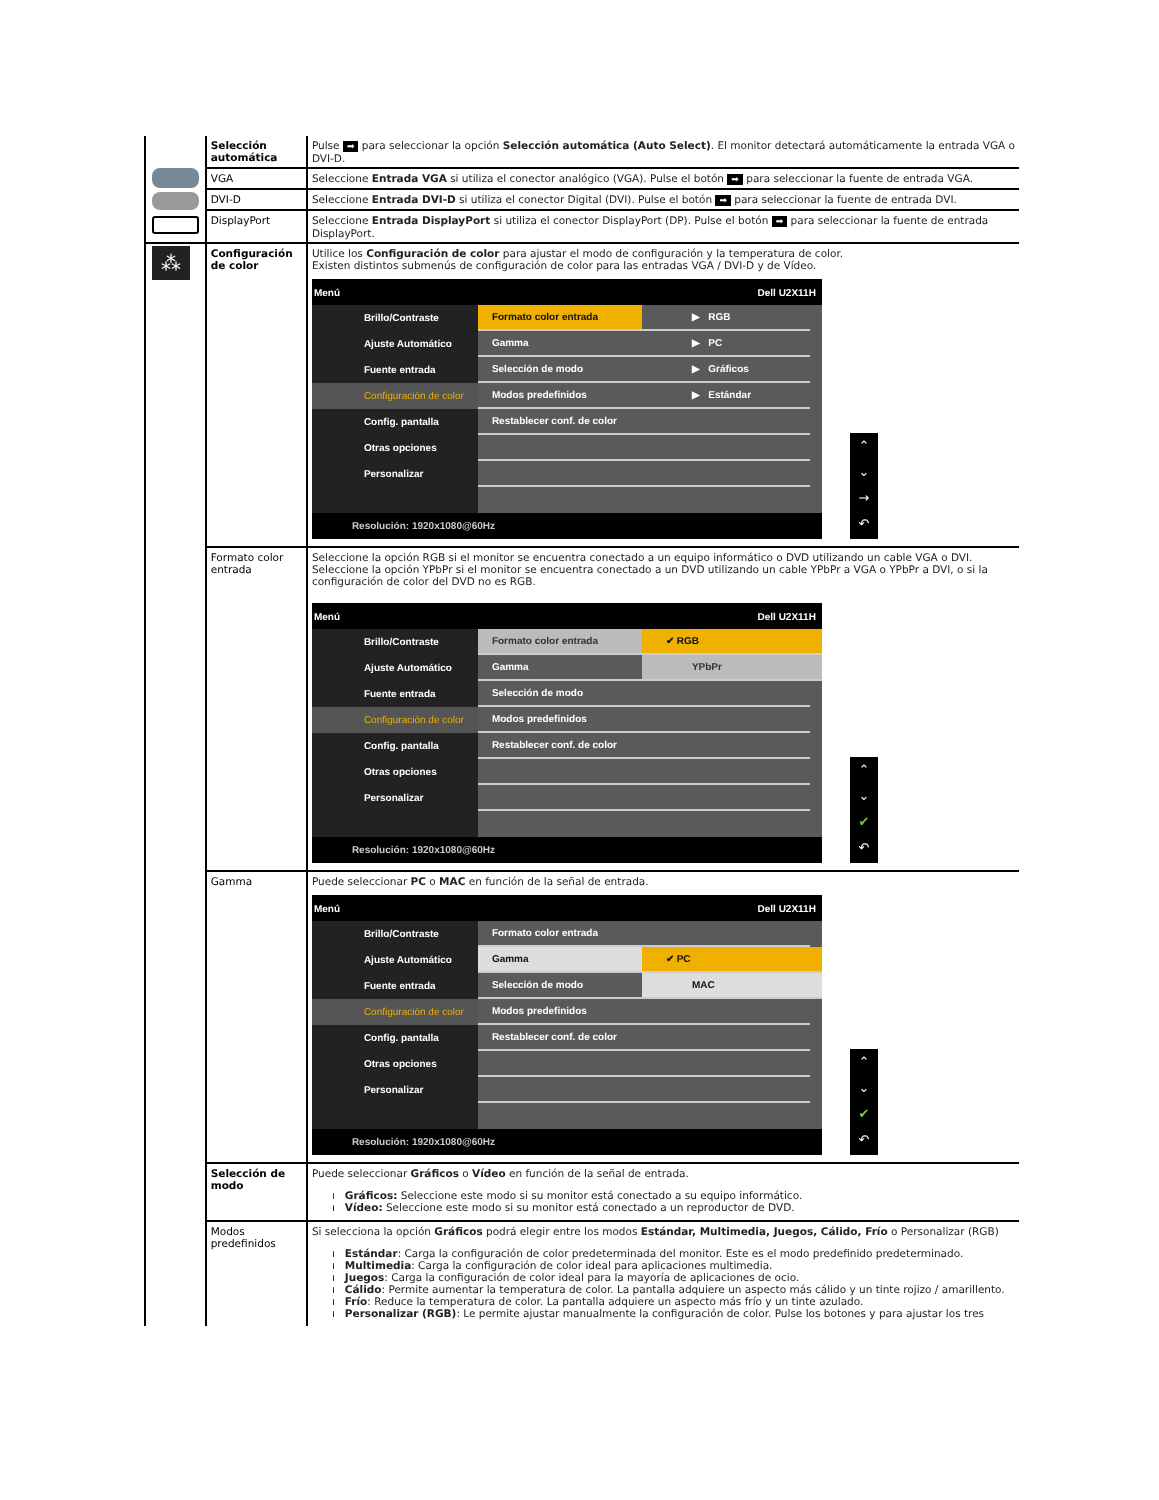| | Selección automática | Pulse ➡ para seleccionar la opción Selección automática (Auto Select) . El monitor detectará automáticamente la entrada VGA o DVI-D. |
| | VGA | Seleccione Entrada VGA si utiliza el conector analógico (VGA). Pulse el botón ➡ para seleccionar la fuente de entrada VGA. |
| | DVI-D | Seleccione Entrada DVI-D si utiliza el conector Digital (DVI). Pulse el botón ➡ para seleccionar la fuente de entrada DVI. |
| | DisplayPort | Seleccione Entrada DisplayPort si utiliza el conector DisplayPort (DP). Pulse el botón ➡ para seleccionar la fuente de entrada DisplayPort. |
| ⁂ | Configuración de color | Utilice los Configuración de color para ajustar el modo de configuración y la temperatura de color. Existen distintos submenús de configuración de color para las entradas VGA / DVI-D y de Vídeo. Menú Dell U2X11H Brillo/Contraste Ajuste Automático Fuente entrada Configuración de color Config. pantalla Otras opciones Personalizar Formato color entrada ▶ RGB Gamma ▶ PC Selección de modo ▶ Gráficos Modos predefinidos ▶ Estándar Restablecer conf. de color Resolución: 1920x1080@60Hz ⌃ ⌄ → ↶ |
| | Formato color entrada | Seleccione la opción RGB si el monitor se encuentra conectado a un equipo informático o DVD utilizando un cable VGA o DVI. Seleccione la opción YPbPr si el monitor se encuentra conectado a un DVD utilizando un cable YPbPr a VGA o YPbPr a DVI, o si la configuración de color del DVD no es RGB. Menú Dell U2X11H Brillo/Contraste Ajuste Automático Fuente entrada Configuración de color Config. pantalla Otras opciones Personalizar Formato color entrada ✔ RGB Gamma YPbPr Selección de modo Modos predefinidos Restablecer conf. de color Resolución: 1920x1080@60Hz ⌃ ⌄ ✔ ↶ |
| | Gamma | Puede seleccionar PC o MAC en función de la señal de entrada. Menú Dell U2X11H Brillo/Contraste Ajuste Automático Fuente entrada Configuración de color Config. pantalla Otras opciones Personalizar Formato color entrada Gamma ✔ PC Selección de modo MAC Modos predefinidos Restablecer conf. de color Resolución: 1920x1080@60Hz ⌃ ⌄ ✔ ↶ |
| | Selección de modo | Puede seleccionar Gráficos o Vídeo en función de la señal de entrada. ı Gráficos: Seleccione este modo si su monitor está conectado a su equipo informático. ı Vídeo: Seleccione este modo si su monitor está conectado a un reproductor de DVD. |
| | Modos predefinidos | Si selecciona la opción Gráficos podrá elegir entre los modos Estándar, Multimedia, Juegos, Cálido, Frío o Personalizar (RGB) ı Estándar : Carga la configuración de color predeterminada del monitor. Este es el modo predefinido predeterminado. ı Multimedia : Carga la configuración de color ideal para aplicaciones multimedia. ı Juegos : Carga la configuración de color ideal para la mayoría de aplicaciones de ocio. ı Cálido : Permite aumentar la temperatura de color. La pantalla adquiere un aspecto más cálido y un tinte rojizo / amarillento. ı Frío : Reduce la temperatura de color. La pantalla adquiere un aspecto más frío y un tinte azulado. ı Personalizar (RGB) : Le permite ajustar manualmente la configuración de color. Pulse los botones y para ajustar los tres |